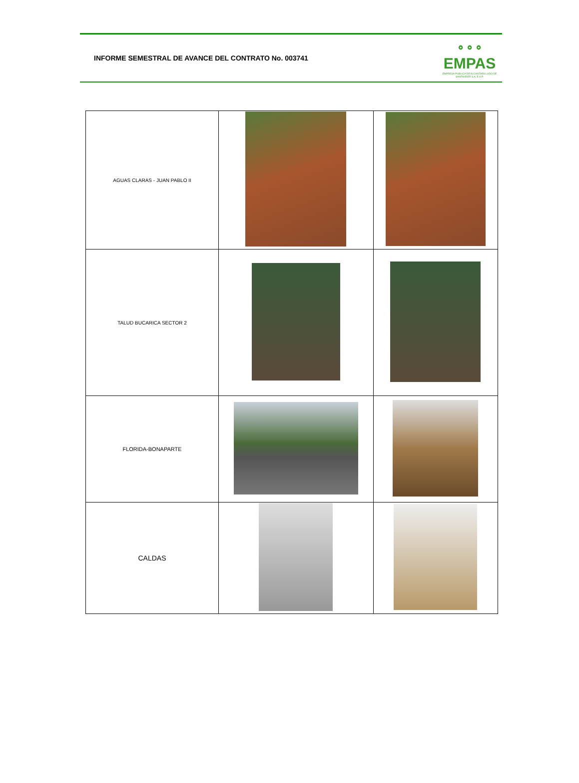INFORME SEMESTRAL DE AVANCE DEL CONTRATO No. 003741
⚬⚬⚬
EMPAS
EMPRESA PUBLICA DE ALCANTARILLADO DE SANTANDER S.A. E.S.P.
| AGUAS CLARAS - JUAN PABLO II | | |
| TALUD BUCARICA SECTOR 2 | | |
| FLORIDA-BONAPARTE | | |
| CALDAS | | |